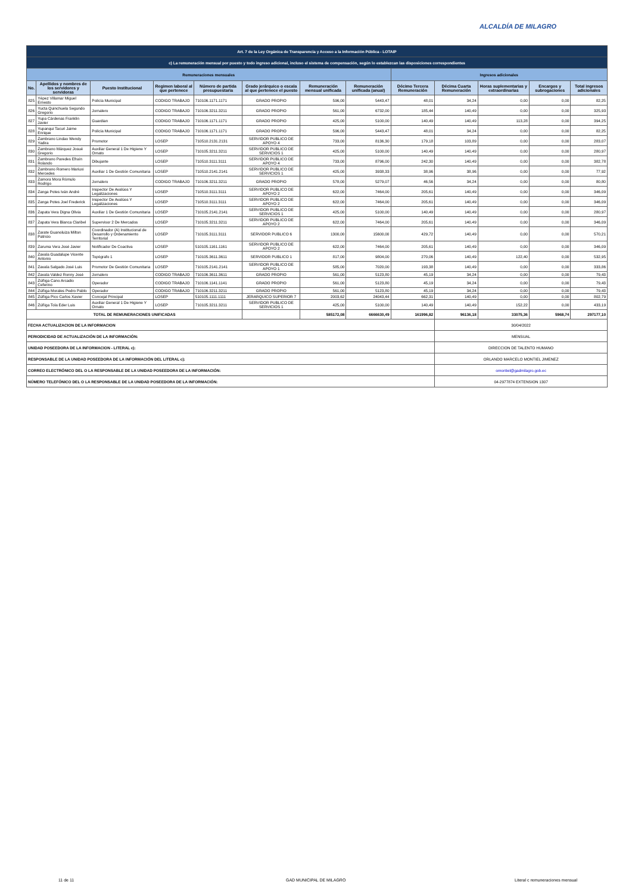ALCALDÍA DE MILAGRO
| Art. 7 de la Ley Orgánica de Transparencia y Acceso a la Información Pública - LOTAIP | | | | | | | | | | | | |
| c) La remuneración mensual por puesto y todo ingreso adicional, incluso el sistema de compensación, según lo establezcan las disposiciones correspondientes | | | | | | | | | | | | |
| Remuneraciones mensuales | | | | | | | | Ingresos adicionales | | | | |
| No. | Apellidos y nombres de los servidores y servidoras | Puesto Institucional | Regimen laboral al que pertenece | Número de partida presupuestaria | Grado jerárquico o escala al que pertenece el puesto | Remuneración mensual unificada | Remuneración unificada (anual) | Décimo Tercera Remuneración | Décima Cuarta Remuneración | Horas suplementarias y extraordinarias | Encargos y subrogaciones | Total ingresos adicionales |
| 825 | Yépez Villamar Miguel Ernesto | Policía Municipal | CODIGO TRABAJO | 710106.1171.1171 | GRADO PROPIO | 596,00 | 5443,47 | 48,01 | 34,24 | 0,00 | 0,00 | 82,25 |
| 826 | Yucta Quinchuela Segundo Gregorio | Jornalero | CODIGO TRABAJO | 710106.3211.3211 | GRADO PROPIO | 561,00 | 6732,00 | 185,44 | 140,49 | 0,00 | 0,00 | 325,93 |
| 827 | Yupa Cárdenas Franklin Javier | Guardian | CODIGO TRABAJO | 710106.1171.1171 | GRADO PROPIO | 425,00 | 5100,00 | 140,49 | 140,49 | 113,28 | 0,00 | 394,25 |
| 828 | Yupanqui Tacuri Jaime Enrique | Policía Municipal | CODIGO TRABAJO | 710106.1171.1171 | GRADO PROPIO | 596,00 | 5443,47 | 48,01 | 34,24 | 0,00 | 0,00 | 82,25 |
| 829 | Zambrano Lindao Wendy Yadira | Promotor | LOSEP | 710510.2131.2131 | SERVIDOR PUBLICO DE APOYO 4 | 733,00 | 8136,30 | 179,18 | 103,89 | 0,00 | 0,00 | 283,07 |
| 830 | Zambrano Márquez Josué Gregorio | Auxiliar General 1 De Higiene Y Ornato | LOSEP | 710105.3211.3211 | SERVIDOR PUBLICO DE SERVICIOS 1 | 425,00 | 5100,00 | 140,49 | 140,49 | 0,00 | 0,00 | 280,97 |
| 831 | Zambrano Paredes Efraín Rolando | Dibujante | LOSEP | 710510.3111.3111 | SERVIDOR PUBLICO DE APOYO 4 | 733,00 | 8796,00 | 242,30 | 140,49 | 0,00 | 0,00 | 382,78 |
| 832 | Zambrano Romero Mariuxi Mercedes | Auxiliar 1 De Gestión Comunitaria | LOSEP | 710510.2141.2141 | SERVIDOR PUBLICO DE SERVICIOS 1 | 425,00 | 3938,33 | 38,96 | 38,96 | 0,00 | 0,00 | 77,92 |
| 833 | Zamora Mora Rómulo Rodrigo | Jornalero | CODIGO TRABAJO | 710106.3211.3211 | GRADO PROPIO | 578,00 | 5279,07 | 46,56 | 34,24 | 0,00 | 0,00 | 80,80 |
| 834 | Zanga Potes Iván André | Inspector De Avalúos Y Legalizaciones | LOSEP | 710510.3111.3111 | SERVIDOR PUBLICO DE APOYO 2 | 622,00 | 7464,00 | 205,61 | 140,49 | 0,00 | 0,00 | 346,09 |
| 835 | Zanga Potes Joel Frederick | Inspector De Avalúos Y Legalizaciones | LOSEP | 710510.3111.3111 | SERVIDOR PUBLICO DE APOYO 2 | 622,00 | 7464,00 | 205,61 | 140,49 | 0,00 | 0,00 | 346,09 |
| 836 | Zapata Vera Digna Olivia | Auxiliar 1 De Gestión Comunitaria | LOSEP | 710105.2141.2141 | SERVIDOR PUBLICO DE SERVICIOS 1 | 425,00 | 5100,00 | 140,49 | 140,49 | 0,00 | 0,00 | 280,97 |
| 837 | Zapata Vera Blanca Claribel | Supervisor 2 De Mercados | LOSEP | 710105.3211.3211 | SERVIDOR PUBLICO DE APOYO 2 | 622,00 | 7464,00 | 205,61 | 140,49 | 0,00 | 0,00 | 346,09 |
| 838 | Zarate Guanoluiza Milton Patricio | Coordinador (A) Institucional de Desarrollo y Ordenamiento Territorial | LOSEP | 710105.3111.3111 | SERVIDOR PUBLICO 6 | 1300,00 | 15600,00 | 429,72 | 140,49 | 0,00 | 0,00 | 570,21 |
| 839 | Zaruma Vera José Javier | Notificador De Coactiva | LOSEP | 510105.1161.1161 | SERVIDOR PUBLICO DE APOYO 2 | 622,00 | 7464,00 | 205,61 | 140,49 | 0,00 | 0,00 | 346,09 |
| 840 | Zavala Guadalupe Vicente Antonio | Topógrafo 1 | LOSEP | 710105.3611.3611 | SERVIDOR PUBLICO 1 | 817,00 | 9804,00 | 270,06 | 140,49 | 122,40 | 0,00 | 532,95 |
| 841 | Zavala Salgado José Luis | Promotor De Gestión Comunitaria | LOSEP | 710105.2141.2141 | SERVIDOR PUBLICO DE APOYO 1 | 585,00 | 7020,00 | 193,38 | 140,49 | 0,00 | 0,00 | 333,86 |
| 842 | Zavala Valdez Ronny José | Jornalero | CODIGO TRABAJO | 710106.3611.3611 | GRADO PROPIO | 561,00 | 5123,80 | 45,19 | 34,24 | 0,00 | 0,00 | 79,43 |
| 843 | Zúñiga Cano Arcadio Ceferino | Operador | CODIGO TRABAJO | 710106.1141.1141 | GRADO PROPIO | 561,00 | 5123,80 | 45,19 | 34,24 | 0,00 | 0,00 | 79,43 |
| 844 | Zúñiga Morales Pedro Pablo | Operador | CODIGO TRABAJO | 710106.3211.3211 | GRADO PROPIO | 561,00 | 5123,80 | 45,19 | 34,24 | 0,00 | 0,00 | 79,43 |
| 845 | Zúñiga Pico Carlos Xavier | Concejal Principal | LOSEP | 510105.1111.1111 | JERARQUICO SUPERIOR 7 | 2003,62 | 24043,44 | 662,31 | 140,49 | 0,00 | 0,00 | 802,79 |
| 846 | Zúñiga Tola Eder Luis | Auxiliar General 1 De Higiene Y Ornato | LOSEP | 710105.3211.3211 | SERVIDOR PUBLICO DE SERVICIOS 1 | 425,00 | 5100,00 | 140,49 | 140,49 | 152,22 | 0,00 | 433,19 |
| TOTAL DE REMUNERACIONES UNIFICADAS | | | | | | 585172,08 | 6666630,49 | 161996,82 | 96136,18 | 33075,36 | 5968,74 | 297177,10 |
| FECHA ACTUALIZACION DE LA INFORMACION | | | | | | | | | 30/04/2022 | | | |
| PERIODICIDAD DE ACTUALIZACIÓN DE LA INFORMACIÓN: | | | | | | | | | MENSUAL | | | |
| UNIDAD POSEEDORA DE LA INFORMACION - LITERAL c): | | | | | | | | | DIRECCION DE TALENTO HUMANO | | | |
| RESPONSABLE DE LA UNIDAD POSEEDORA DE LA INFORMACIÓN DEL LITERAL c): | | | | | | | | | ORLANDO MARCELO MONTIEL JIMENEZ | | | |
| CORREO ELECTRÓNICO DEL O LA RESPONSABLE DE LA UNIDAD POSEEDORA DE LA INFORMACIÓN: | | | | | | | | | omontiel@gadmilagro.gob.ec | | | |
| NÚMERO TELEFÓNICO DEL O LA RESPONSABLE DE LA UNIDAD POSEEDORA DE LA INFORMACIÓN: | | | | | | | | | 04-2977874 EXTENSION 1307 | | | |
11 de 11 GAD MUNICIPAL DE MILAGRO
Literal c remuneraciones mensual